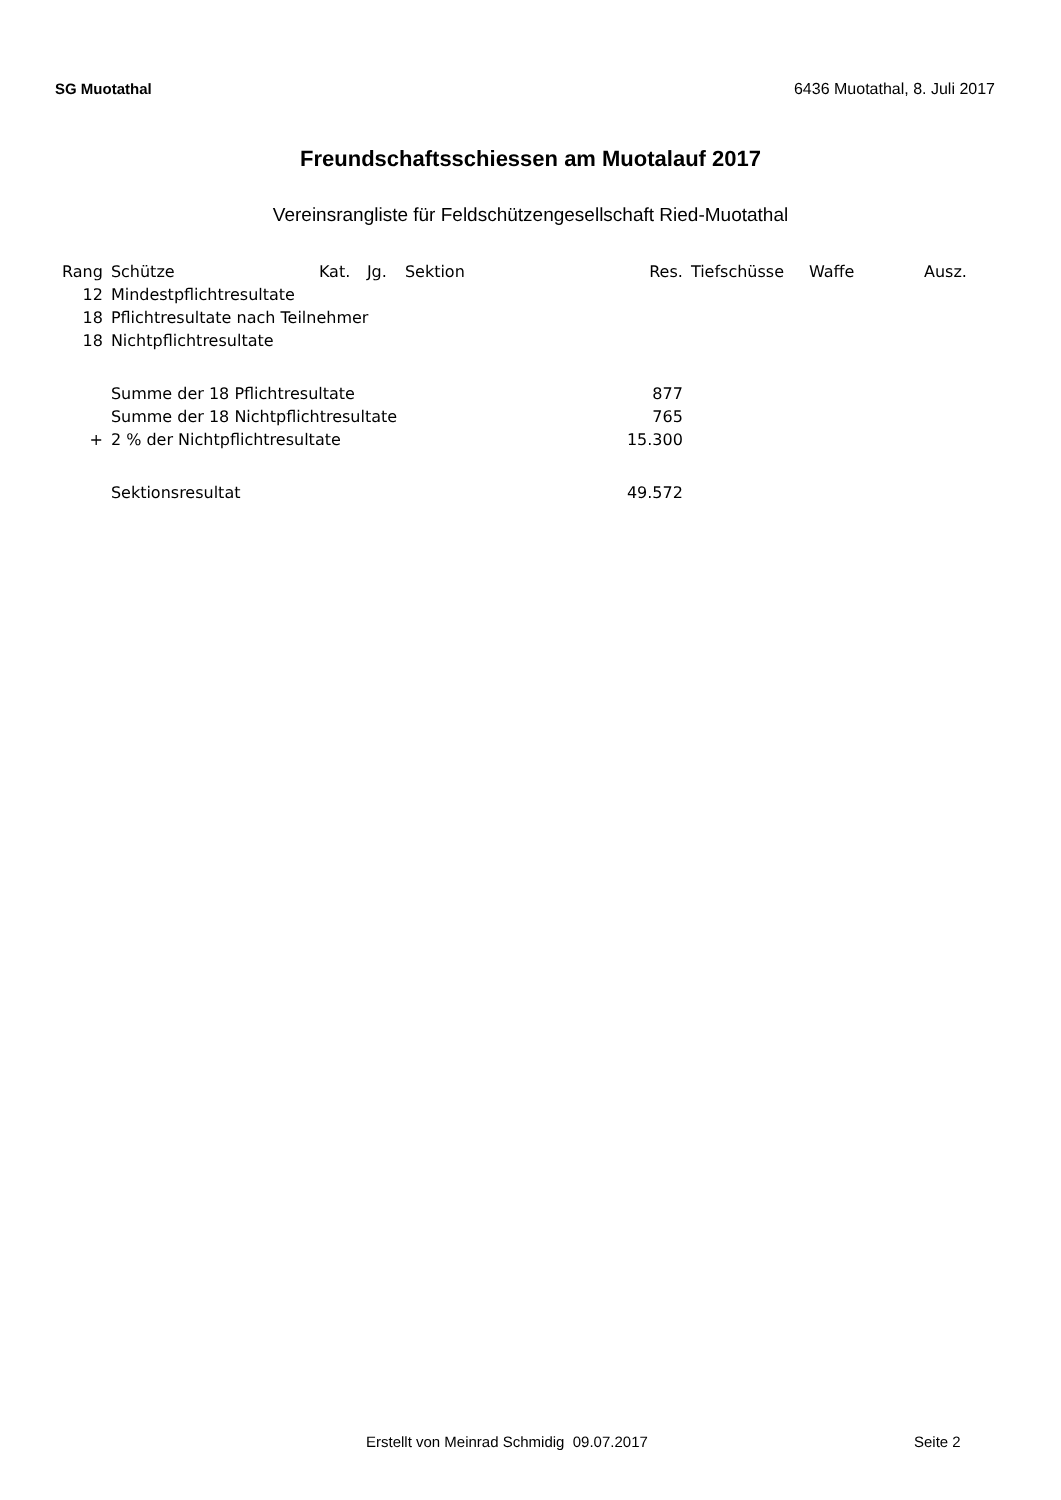SG Muotathal 6436 Muotathal, 8. Juli 2017
Freundschaftsschiessen am Muotalauf 2017
Vereinsrangliste für Feldschützengesellschaft Ried-Muotathal
| Rang | Schütze | Kat. | Jg. | Sektion | Res. | Tiefschüsse | Waffe | Ausz. |
| --- | --- | --- | --- | --- | --- | --- | --- | --- |
| 12 | Mindestpflichtresultate | | | | | | | |
| 18 | Pflichtresultate nach Teilnehmer | | | | | | | |
| 18 | Nichtpflichtresultate | | | | | | | |
| | Summe der 18 Pflichtresultate | | | | 877 | | | |
| | Summe der 18 Nichtpflichtresultate | | | | 765 | | | |
| + | 2 % der Nichtpflichtresultate | | | | 15.300 | | | |
| | Sektionsresultat | | | | 49.572 | | | |
Erstellt von Meinrad Schmidig 09.07.2017 Seite 2